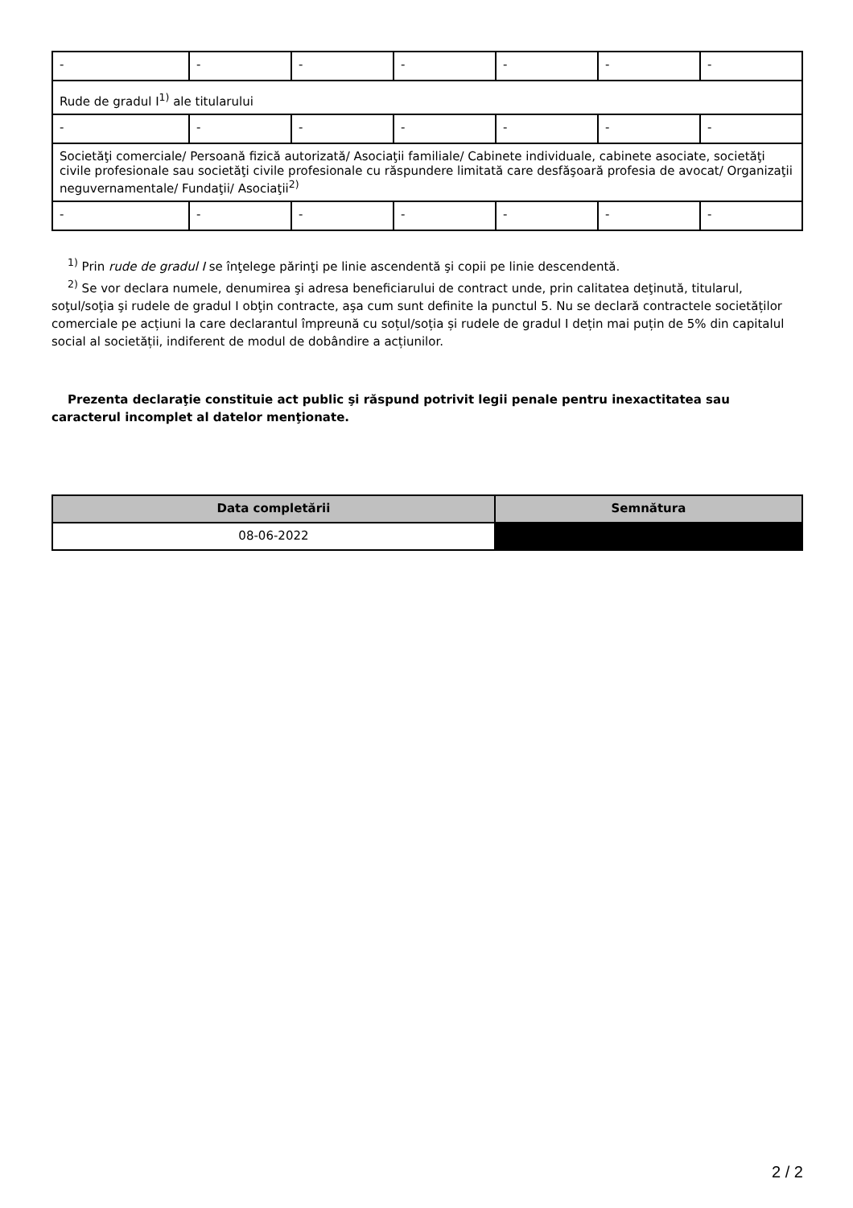| - | - | - | - | - | - | - |
| Rude de gradul I<sup>1)</sup> ale titularului | | | | | | |
| - | - | - | - | - | - | - |
| Societăţi comerciale/ Persoană fizică autorizată/ Asociaţii familiale/ Cabinete individuale, cabinete asociate, societăţi civile profesionale sau societăţi civile profesionale cu răspundere limitată care desfăşoară profesia de avocat/ Organizaţii neguvernamentale/ Fundaţii/ Asociaţii<sup>2)</sup> | | | | | | |
| - | - | - | - | - | - | - |
<sup>1)</sup> Prin rude de gradul I se înţelege părinţi pe linie ascendentă şi copii pe linie descendentă.
<sup>2)</sup> Se vor declara numele, denumirea şi adresa beneficiarului de contract unde, prin calitatea deţinută, titularul, soţul/soţia şi rudele de gradul I obţin contracte, aşa cum sunt definite la punctul 5. Nu se declară contractele societăților comerciale pe acțiuni la care declarantul împreună cu soțul/soția și rudele de gradul I dețin mai puțin de 5% din capitalul social al societății, indiferent de modul de dobândire a acțiunilor.
Prezenta declaraţie constituie act public şi răspund potrivit legii penale pentru inexactitatea sau caracterul incomplet al datelor menţionate.
| Data completării | Semnătura |
| --- | --- |
| 08-06-2022 | |
2 / 2